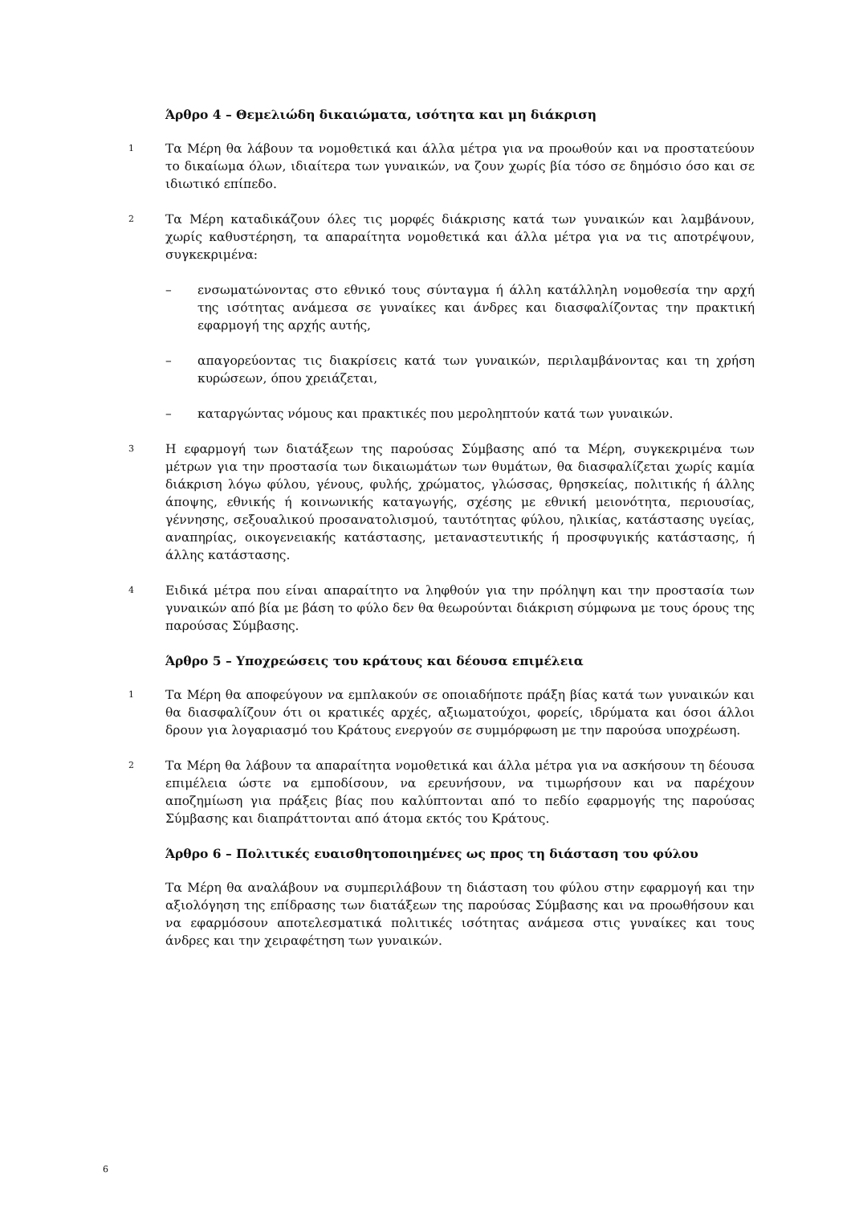Άρθρο 4 – Θεμελιώδη δικαιώματα, ισότητα και μη διάκριση
1
Τα Μέρη θα λάβουν τα νομοθετικά και άλλα μέτρα για να προωθούν και να προστατεύουν το δικαίωμα όλων, ιδιαίτερα των γυναικών, να ζουν χωρίς βία τόσο σε δημόσιο όσο και σε ιδιωτικό επίπεδο.
2
Τα Μέρη καταδικάζουν όλες τις μορφές διάκρισης κατά των γυναικών και λαμβάνουν, χωρίς καθυστέρηση, τα απαραίτητα νομοθετικά και άλλα μέτρα για να τις αποτρέψουν, συγκεκριμένα:
– ενσωματώνοντας στο εθνικό τους σύνταγμα ή άλλη κατάλληλη νομοθεσία την αρχή της ισότητας ανάμεσα σε γυναίκες και άνδρες και διασφαλίζοντας την πρακτική εφαρμογή της αρχής αυτής,
– απαγορεύοντας τις διακρίσεις κατά των γυναικών, περιλαμβάνοντας και τη χρήση κυρώσεων, όπου χρειάζεται,
– καταργώντας νόμους και πρακτικές που μεροληπτούν κατά των γυναικών.
3
Η εφαρμογή των διατάξεων της παρούσας Σύμβασης από τα Μέρη, συγκεκριμένα των μέτρων για την προστασία των δικαιωμάτων των θυμάτων, θα διασφαλίζεται χωρίς καμία διάκριση λόγω φύλου, γένους, φυλής, χρώματος, γλώσσας, θρησκείας, πολιτικής ή άλλης άποψης, εθνικής ή κοινωνικής καταγωγής, σχέσης με εθνική μειονότητα, περιουσίας, γέννησης, σεξουαλικού προσανατολισμού, ταυτότητας φύλου, ηλικίας, κατάστασης υγείας, αναπηρίας, οικογενειακής κατάστασης, μεταναστευτικής ή προσφυγικής κατάστασης, ή άλλης κατάστασης.
4
Ειδικά μέτρα που είναι απαραίτητο να ληφθούν για την πρόληψη και την προστασία των γυναικών από βία με βάση το φύλο δεν θα θεωρούνται διάκριση σύμφωνα με τους όρους της παρούσας Σύμβασης.
Άρθρο 5 – Υποχρεώσεις του κράτους και δέουσα επιμέλεια
1
Τα Μέρη θα αποφεύγουν να εμπλακούν σε οποιαδήποτε πράξη βίας κατά των γυναικών και θα διασφαλίζουν ότι οι κρατικές αρχές, αξιωματούχοι, φορείς, ιδρύματα και όσοι άλλοι δρουν για λογαριασμό του Κράτους ενεργούν σε συμμόρφωση με την παρούσα υποχρέωση.
2
Τα Μέρη θα λάβουν τα απαραίτητα νομοθετικά και άλλα μέτρα για να ασκήσουν τη δέουσα επιμέλεια ώστε να εμποδίσουν, να ερευνήσουν, να τιμωρήσουν και να παρέχουν αποζημίωση για πράξεις βίας που καλύπτονται από το πεδίο εφαρμογής της παρούσας Σύμβασης και διαπράττονται από άτομα εκτός του Κράτους.
Άρθρο 6 – Πολιτικές ευαισθητοποιημένες ως προς τη διάσταση του φύλου
Τα Μέρη θα αναλάβουν να συμπεριλάβουν τη διάσταση του φύλου στην εφαρμογή και την αξιολόγηση της επίδρασης των διατάξεων της παρούσας Σύμβασης και να προωθήσουν και να εφαρμόσουν αποτελεσματικά πολιτικές ισότητας ανάμεσα στις γυναίκες και τους άνδρες και την χειραφέτηση των γυναικών.
6